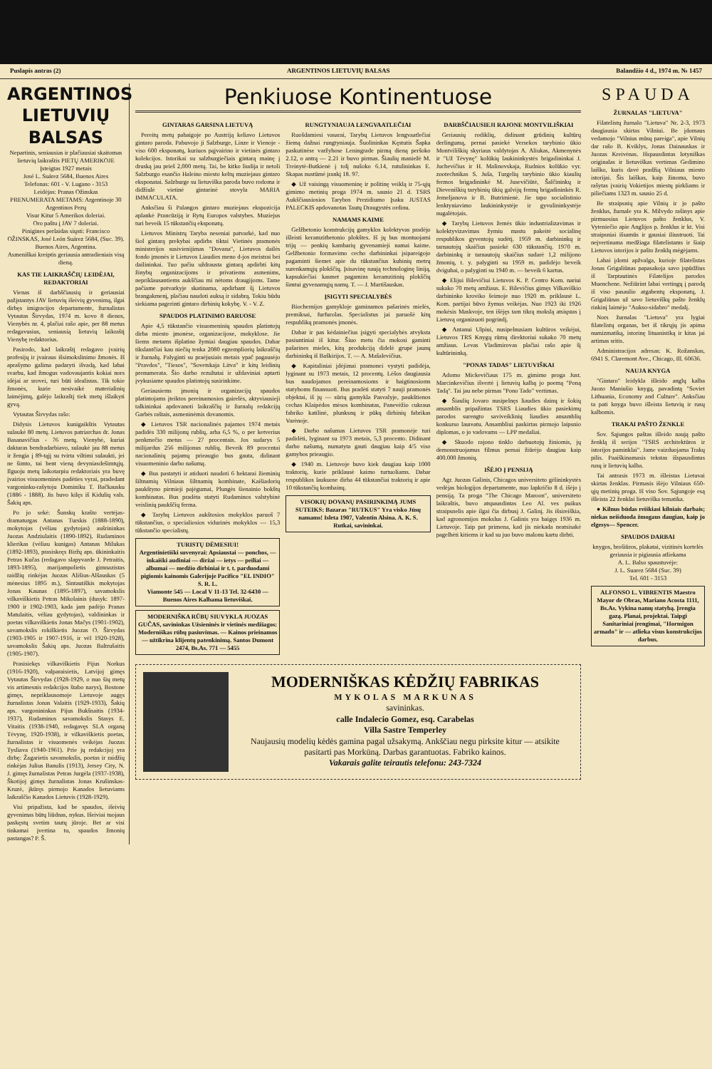Puslapis antras (2) ARGENTINOS LIETUVIŲ BALSAS Balandžio 4 d., 1974 m. № 1457
ARGENTINOS LIETUVIŲ BALSAS
Nepartinis, seniausias ir plačiausiai skaitomas lietuvių laikraštis PIETŲ AMERIKOJE Įsteigtas 1927 metais
José L. Suárez 5684, Buenos Aires
Telefonas: 601 - V. Lugano - 3153
Leidėjas: Pranas Ožinskas
PRENUMERATA METAMS: Argentinoje 30 Argentinos Pezų
Visur Kitur 5 Amerikos doleriai.
Oro paštu į JAV 7 doleriai.
Pinigines perlaidas siųsti: Francisco OŽINSKAS, José León Suárez 5684, (Suc. 39). Buenos Aires, Argentina.
Asmeniškai kreiptis geriausia antradieniais visą dieną.
KAS TIE LAIKRAŠČIŲ LEIDĖJAI, REDAKTORIAI
Vienas iš darbščiausių ir geriausiai pažįstantys JAV lietuvių išeivių gyvenimą, ilgai dirbęs imigracijos departamente, žurnalistas Vytautas Širvydas, 1974 m. kovo 8 dienos, Vienybės nr. 4, plačiai rašo apie, per 88 metus redagavusius, seniausią lietuvių laikraštį Vienybę redaktorius.
Pasirodo, kad laikraštį redagavo įvairių profesijų ir įvairaus išsimokslinimo žmonės. Iš aprašymo galima padaryti išvadą, kad labai svarbu, kad žmogus vadovaujantis kokiai nors idėjai ar srovei, turi būti idealistas. Tik tokie žmonės, kurie nesivaikė materialinių laimėjimų, galėjo laikraštį tiek metų išlaikyti gyvą.
Vytautas Širvydas rašo:
Didysis Lietuvos kunigaikštis Vytautas sulaukė 80 metų. Lietuvos patriarchas dr. Jonas Basanavičius - 76 metų. Vienybė, kuriai daktaras bendradarbiavo, sulaukė jau 88 metus ir žengia į 89-tąjį su tvirta viltimi sulaukti, jei ne šimto, tai bent vieną devyniasdešimtųjų. Ilguoju metų laikotarpiu redaktoriais yra buvę įvairios visuomeninės padėties vyrai, pradedant vargoninku-rašytoju Dominiku T. Bačkausku (1886 - 1888). Jis buvo kilęs iš Kidulių vals. Šakių aps.
Po jo sekė: Šunskų krašto vertėjas-dramaturgas Antanas Turskis (1888-1890), mokytojas (vėliau gydytojas) aušrininkas Juozas Andziulaitis (1890-1892), Rudaminos klierikas (vėliau kunigas) Antanas Milukas (1892-1893), prasiskeęs Biržų aps. ūkininkaitis Petras Kučas (redagavo slapyvarde J. Petraitis, 1893-1895), marijampolietis gimnazistas raidžių rinkėjas Juozas Ališius-Alšauskas (5 mėnesius 1895 m.), Sintautiškis mokytojas Jonas Kaunas (1895-1897), savamokslis vilkaviškietis Petras Mikolainis (dusyk: 1897-1900 ir 1902-1903, kada jam padėjo Pranas Matulaitis, vėliau gydytojas), valdininkas ir poetas vilkaviškietis Jonas Mačys (1901-1902), savamokslis rokiškietis Juozas O. Širvydas (1903-1905 ir 1907-1916, ir vėl 1920-1928), savamokslis Šakių aps. Juozas Baltrušaitis (1905-1907).
Prasisiekęs vilkaviškietis Pijus Norkus (1916-1920), valparaisietis, Latvijoj gimęs Vytautas Širvydas (1928-1929, o nuo šių metų vis artimesnis redakcijos štabo narys), Bostone gimęs, nepriklausomoje Lietuvoje augęs žurnalistas Jonas Valaitis (1929-1933), Šakių aps. vargonininkas Pijus Bukšnaitis (1934-1937), Rudaminos savamokslis Stasys E. Vitaitis (1938-1940, redagavęs SLA organą Tėvynę, 1920-1938), ir vilkaviškietis poetas, žurnalistas ir visuomenės veikėjas Juozas Tysliava (1940-1961). Prie jų redakcijoj yra dirbę: Žagarietis savamokslis, poetas ir raidžių rinkėjas Julius Banulis (1913), Jersey City, N. J. gimęs žurnalistas Petras Jurgėla (1937-1938), Škotijoj gimęs žurnalistas Jonas Krušinskas-Kruzė, įkūręs pirmojo Kanados lietuviams laikraščio Kanados Lietuvis (1928-1929).
Visi pripažista, kad be spaudos, išeivių gyvenimas būtų liūdnas, nykus. Išeiviai tuojaus paskęstų svetim tautų jūroje. Bet ar visi tinkamai įvertina tu, spaudos žmonių pastangas? P. Š.
Penkiuose Kontinentuose
GINTARAS GARSINA LIETUVĄ
Pereitų metų pabaigoje po Austriją keliavo Lietuvos gintaro paroda. Pabuvojo ji Salzburge, Linze ir Vienoje - viso 600 eksponatų, kuriuos pąįvairino ir vietinės gintaro kolekcijos. Istorikai su salzburgiečiais gintarą mainę į druską jau prieš 2,000 metų. Tai, be kitko liudija ir netoli Salzburgo esančio Haleino miesto keltų muziejaus gintaro eksponatai. Salzburge su lietuviška paroda buvo rodoma ir didžiulė vietinė gintarinė stovyla MARIA IMMACULATA.
Anksčiau ši Palangos gintaro muziejaus ekspozicija aplankė Prancūziją ir Rytų Europos valstybes. Muziejus turi beveik 15 tūkstančių eksponatų.
Lietuvos Ministrų Taryba neseniai patvarkė, kad nuo šiol gintarą prekybai apdirbs tiktai Vietinės pramonės ministerijos susivienijimas "Dovana", Lietuvos dailės fondo įmonės ir Lietuvos Liaudies meno d-jos meistrai bei dailininkai. Tuo pačiu uždrausta gintarą apdirbti kitų žinybų organizacijoms ir privatiems asmenims, nepriklausantiems aukščiau mi nėtoms draugijoms. Tame pačiame potvarkyje skatinama, apdirbant šį Lietuvos brangakmenį, plačiau naudoti auksą ir sidabrą. Tokiu būdu siekiama pagerinti gintaro dirbinių kokybę. V. - V. Z.
SPAUDOS PLATINIMO BARUOSE
Apie 4,5 tūkstančio visuomeninių spaudos platintojų dirba miesto įmonėse, organizacijose, mokyklose. Jie šiems metams išplatino žymiai daugiau spaudos. Dabar tikslantčiai kau niečių tenka 2080 egzempliorių laikraščių ir žurnalų. Palyginti su praėjusiais metais ypač pagausėjo "Pravdos", "Tiesos", "Sovetskaja Litva" ir kitų leidinių prenumerata. Šio darbo rezultatai ir uždaviniai aptarti įvykusiame spaudos platintojų susirinkime.
Geriausiems įmonių ir organizacijų spaudos platintojams įteiktos pereinamosios gairelės, aktyviausieji talkininkai apdovanoti laikraščių ir žurnalų redakcijų Garbės raštais, asmeninėmis dovanomis.
◆ Lietuvos TSR nacionalinės pajamos 1974 metais padidės 330 milijonų rublių, arba 6,5 %, o per ketverius penkmečio metus — 27 procentais. Jos sudarys 5 milijardus 256 milijonus rublių. Beveik 89 procentai nacionalinių pajamų prieaugio bus gauta, didinant visuomeninio darbo našumą.
◆ Bus pastatyti ir atiduoti naudoti 6 hektarai žieminių šiltnamių Vilniaus šiltnamių kombinate, Kaišiadorių paukštyno pirmieji pajėgumai, Plungės šienainio bokštų kombinatas. Bus pradėta statyti Rudaminos valstybinė veislinių paukščių ferma.
◆ Tarybų Lietuvos aukštosios mokyklos paruoš 7 tūkstančius, o specialiosios vidurinės mokyklos — 15,3 tūkstančio specialistų.
TURISTŲ DĖMESIUI!
Argentinietiški suvenyrai: Apsiaustai — ponchos, — inkaiški audiniai — diržai — ietys — peiliai — albumai — medžio dirbiniai ir t. t. parduodami pigiomis kainomis Galerijoje Pacifico "EL INDIO" S. R. L.
Viamonte 545 — Local V 11-13 Tel. 32-6430 — Buenos Aires Kalbama lietuviškai.
MODERNIŠKA RŪBŲ SIUVYKLA JUOZAS GUČAS, savininkas Užsieninės ir vietinės medžiagos: Moderniškas rūbų pasiuvimas. — Kainos prieinamos — užtikrina klijentų patenkinimą. Santos Dumont 2474, Bs.As. 771 — 5455
RUNGTYNIAUJA LENGVAATLEČIAI
Ruošdamiesi vasarai, Tarybų Lietuvos lengvaatlečiai žiemą dažnai rungtyniauja. Šuolininkas Kęstutis Šapka paskutinėse varžybose Leningrade pirmą dieną peršoko 2.12, o antrą — 2.21 ir buvo pirmas. Šiaulių maniežė M. Treinytė-Butkienė į tolį nušoko 6.14, rutulininkas E. Skapas nustūmė įrankį 18. 97.
◆ Už vaisingą visuomeninę ir politinę veiklą ir 75-ųjų gimimo metinių proga 1974 m. sausio 21 d. TSRS Aukščiausiosios Tarybos Prezidiumo Įsaku JUSTAS PALECKIS apdovanotas Tautų Draugystės ordinu.
NAMAMS KAIME
Gelžbetonio konstrukcijų gamyklos kolektyvas pradėjo išleisti keramzitbetonio plokštes. Iš jų bus montuojami trijų — penkių kambarių gyvenamieji namai kaime. Gelžbetonio formavimo cecho darbininkai įsipareigojo pagaminti šiemet apie du tūkstančius kubinių metrų surenkamųjų plokščių. Įsisavinę naują technologinę liniją, kapsukiečiai kasmet pagamins keramzitinių plokščių šimtui gyvenamųjų namų. T. — J. Martišauskas.
ĮSIGYTI SPECIALYBĖS
Biochemijos gamykloje gaminamos pašarinės mielės, premiksai, furfurolas. Specialistus jai paruošė kitų respublikų pramonės įmonės.
Dabar ir pas kėdainiečius įsigyti specialybės atvyksta pasiuntiniai iš kitur. Šiuo metu čia mokosi gaminti pašarines mieles, kitą produkciją didelė grupė jaunų darbininkų iš Baškirijos. T. — A. Mašalevičius.
◆ Kapitaliniai įdėjimai pramonei vystyti padidėja, lyginant su 1973 metais, 12 procentų. Lėšos daugiausia bus naudojamos pereinamosioms ir baigtinosioms statyboms finansuoti. Bus pradėti statyti 7 nauji pramonės objektai, iš jų — sūrių gamykla Pasvalyje, paukštienos cechas Klaipėdos mėsos kombinatas, Panevėžio cukraus fabriko katilinė, plunksnų ir pūkų dirbinių fabrikas Varėnoje.
◆ Darbo našumas Lietuvos TSR pramonėje turi padidėti, lyginant su 1973 metais, 5,3 procento. Didinant darbo našumą, numatyta gauti daugiau kaip 4/5 viso gamybos prieaugio.
◆ 1940 m. Lietuvoje buvo kiek daugiau kaip 1000 traktorių, kurie priklausė kaimo turtuoliams. Dabar respublikos laukuose dirba 44 tūkstančiai traktorių ir apie 10 tūkstančių kombainų.
VISOKIŲ DOVANŲ PASIRINKIMĄ JUMS SUTEIKS: Bazaras "RUTKUS" Yra visko Jūsų namams! Isleta 1907, Valentin Alsina. A. K. S. Rutkai, savininkai.
DARBŠČIAUSIEJI RAJONE MONTVILIŠKIAI
Geriausių rodiklių, didinant grūdinių kultūrų derlingumą, pernai pasiekė Versekos tarybinio ūkio Montviliškių skyriaus valdytojas A. Aliukas, Akmenynės ir "Už Tėvynę" kolūkių laukininkystės brigadininkai J. Juchevičius ir H. Malinovskaja, Rudnios kolūkio vyr. zootechnikas S. Juša, Turgelių tarybinio ūkio kiaulių fermos brigadininkė M. Jusevičiūtė, Šalčininkų ir Dieveniškių tarybinių ūkių galvijų fermų brigadininkės R. Jemeljanova ir B. Butrimienė. Jie tapo socialistinio lenktyniavimo laukininkystėje ir gyvulininkystėje nugalėtojais.
◆ Tarybų Lietuvos žemės ūkio industrializavimas ir kolektyvizavimas žymiu mastu pakeitė socialinę respublikos gyventojų sudėtį. 1959 m. darbininkų ir tarnautojų skaičius pasiekė 630 tūkstančių. 1970 m. darbininkų ir tarnautojų skaičius sudarė 1,2 milijono žmonių, t. y. palyginti su 1959 m. padidėjo beveik dvigubai, o palyginti su 1940 m. — beveik 6 kartus.
◆ Elijui Bilevičiui Lietuvos K. P. Centro Kom. nariui sukako 70 metų amžiaus. E. Bilevičius gimęs Vilkaviškio darbininko kroviko šeimoje nuo 1920 m. priklausė L. Kom. partijai būvo žymus veikėjas. Nuo 1923 iki 1926 mokėsis Maskvoje, ten išėjęs tam tikrą mokslą atsiųstas į Lietuvą organizuoti pogrindį.
◆ Antanui Ulpiui, nusipelnusiam kultūros veikėjui, Lietuvos TRS Knygų rūmų direktoriui sukako 70 metų amžiaus. Levas Vladimirovas plačiai rašo apie šį kultūrininką.
"PONAS TADAS" LIETUVIŠKAI
Adomo Mickevičiaus 175 m. gimimo proga Just. Marcinkevičius išvertė į lietuvių kalbą jo poemą "Poną Tadą". Tai jau nebe pirmas "Pono Tado" vertimas.
◆ Šiaulių Jovaro nusipelnęs liaudies dainų ir šokių ansamblis pripažintas TSRS Liaudies ūkio pasiekimų parodos surengto saviveiklinių liaudies ansamblių konkurso laureatu. Ansambliui paskirtas pirmojo laipsnio diplomas, o jo vadovams — LPP medaliai.
◆ Skuodo rajono tinklo darbuotojų žiniomis, jų demonstruojamus filmus pernai žiūrėjo daugiau kaip 400.000 žmonių.
IŠĖJO Į PENSIJĄ
Agr. Juozas Galinis, Chicagos universiteto gėlininkystės vedėjas biologijos departamente, nuo lapkričio 8 d. išėjo į pensiją. Ta proga "The Chicago Maroon", universiteto laikraštis, buvo atspausdintas Leo Al. ves puikus straipsnelis apie ilgai čia dirbusį J. Galinį. Jis išsireiškia, kad agronomijos mokslus J. Galinis yra baigęs 1936 m. Lietuvoje. Taip pat primena, kad jis niekada neatsisakė pagelbėti kitiems ir kad su juo buvo malonu kartu dirbti.
MODERNIŠKAS KĖDŽIŲ FABRIKAS
MYKOLAS MARKUNAS
savininkas.
calle Indalecio Gomez, esq. Carabelas
Villa Sastre Temperley
Naujausių modelių kėdės gamina pagal užsakymą. Ankščiau negu pirksite kitur — atsikite pasitarti pas Morkūną. Darbas garantuotas. Fabriko kainos.
Vakarais galite teirautis telefonu: 243-7324
SPAUDA
ŽURNALAS "LIETUVA"
Filatelistų žurnalo "Lietuva" Nr. 2-3, 1973 daugiausia skirtas Vilniui. Be įdomaus vedamojo "Vilnius mūsų pareiga", apie Vilnių dar rašo B. Kviklys, Jonas Dainauskas ir Juozas Kreivėnas. Išspausdintas lotyniškas originalas ir lietuviškas vertimas Gedimino laiško, kuris davė pradžią Vilniaus miesto istorijai. Šis laiškas, kaip žinoma, buvo rašytas įvairių Vokietijos miestų pirkliams ir piliečiams 1323 m. sausio 25 d.
Be straipsnių apie Vilnių ir jo pašto ženklus, žurnale yra K. Milvydo rašinys apie pirmuosius Lietuvos pašto ženklus, V. Vyteniečio apie Anglijos p. ženklus ir kt. Visi straipsniai išsamūs ir gausiai iliustruoti. Tai neįvertinama medžiaga filatelistams ir šiaip Lietuvos istorijos ir pašto ženklų mėgėjams.
Labai įdomi apžvalga, kurioje filatelistas Jonas Grigaliūnas papasakoja savo įspūdžius iš Tarptautinės Filatelijos parodos Muenchene. Nežiūrint labai vertingų į parodą iš viso pasaulio atgabentų eksponatų, J. Grigaliūnas už savo lietuviškų pašto ženklų rinkinį laimėjo "Aukso-sidabro" medalį.
Nors žurnalas "Lietuva" yra lygiai filatelistų organas, bet iš tikrųjų jis apima numizmatiką, istorinę lituanistiką ir kitas jai artimas sritis.
Administracijos adresas: K. Rožanskas, 6941 S. Claremont Ave., Chicago, Ill. 60636.
NAUJA KNYGA
"Gintaro" leidykla išleido anglų kalba Juozo Maniušio knygą, pavadintą "Soviet Lithuania, Economy and Culture". Anksčiau ta pati knyga buvo išleista lietuvių ir rusų kalbomis.
TRAKAI PAŠTO ŽENKLE
Sov. Sąjungos paštas išleido naują pašto ženklą iš serijos "TSRS architektūros ir istorijos paminklai". Jame vaizduojama Trakų pilis. Paaiškinamasis tekstas išspausdintas rusų ir lietuvių kalba.
Tai antrasis 1973 m. išleistas Lietuvai skirtas ženklas. Pirmasis išėjo Vilniaus 650-ųjų metinių proga. Iš viso Sov. Sąjungoje esą išleista 22 ženklai lietuviška tematika.
● Kilnus būdas reiškiasi kilniais darbais; niekas neišduoda žmogaus daugiau, kaip jo elgesys— Spencer.
SPAUDOS DARBAI
knygos, brošiūros, plakatai, vizitinės kortelės geriausia ir pigiausia atliekama
A. L. Balso spaustuvėje:
J. L. Suarez 5684 (Suc. 39)
Tel. 601 - 3153
ALFONSO L. VIBRENTIS Maestro Mayor de Obras, Mariano Acosta 1111, Bs.As. Vykina namų statybą. Įrengia gazą. Planai, projektai. Taipgi Sanitariniai įrengimai, "Hormigon armado" ir — atlieka visus konstrukcijos darbus.